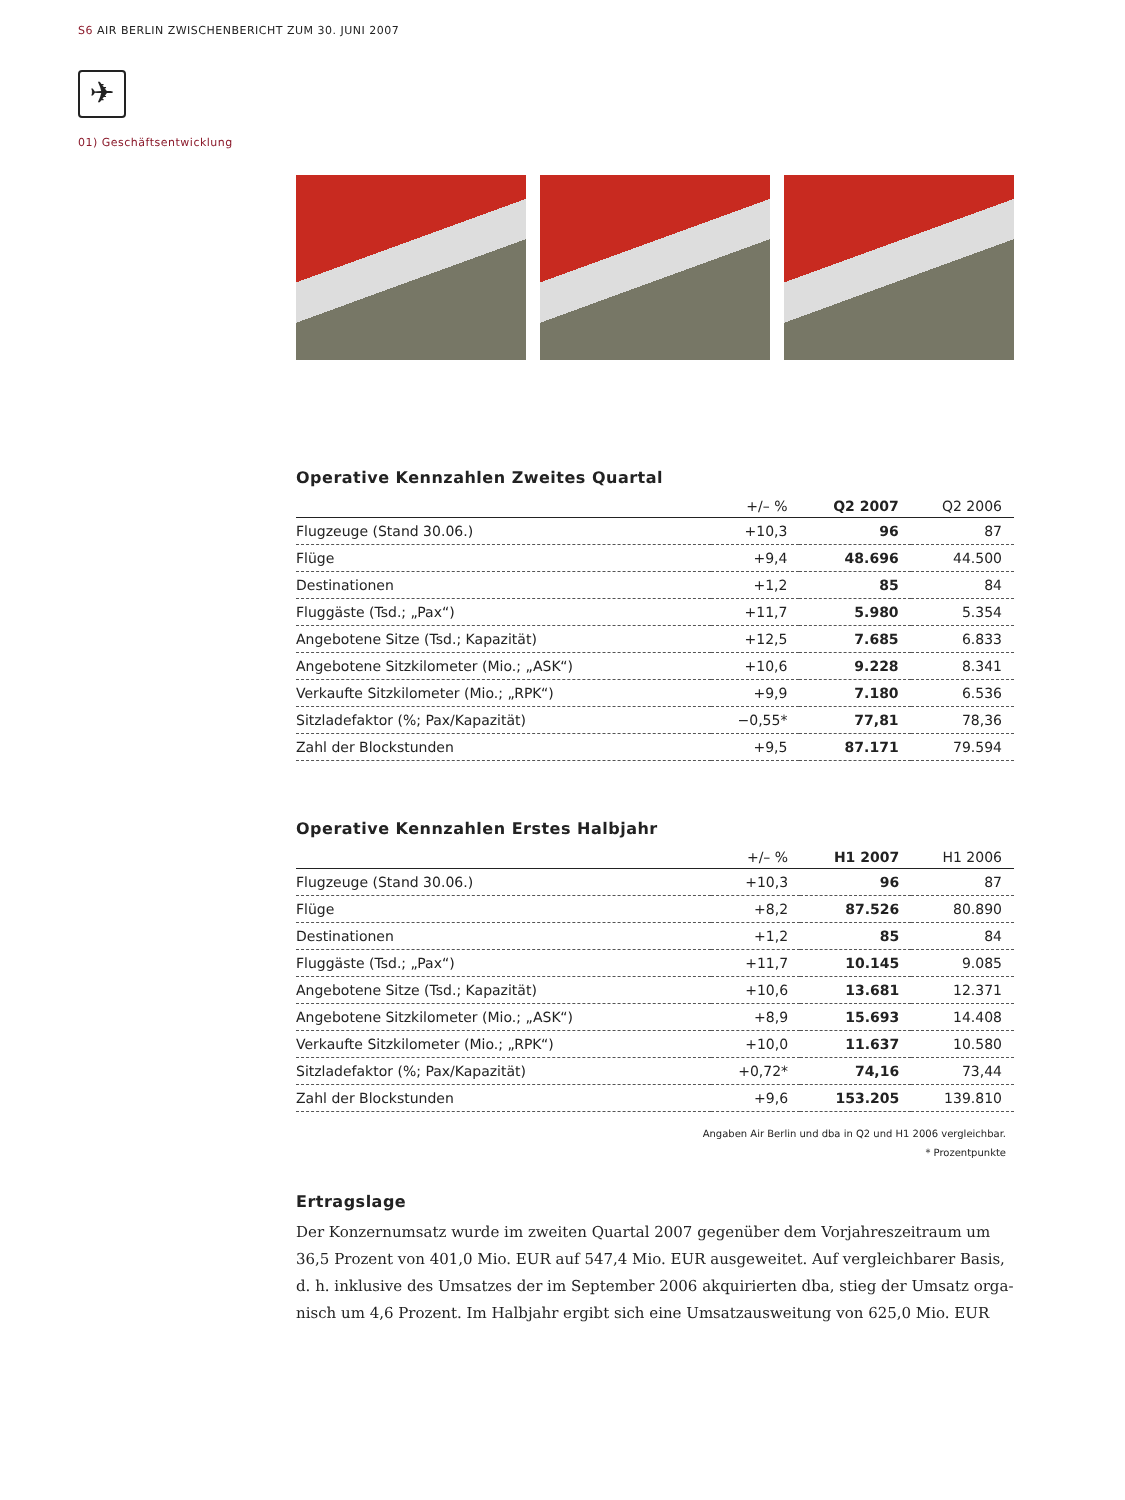S6 AIR BERLIN ZWISCHENBERICHT ZUM 30. JUNI 2007
✈
01) Geschäftsentwicklung
Operative Kennzahlen Zweites Quartal
| | +/– % | Q2 2007 | Q2 2006 |
| --- | --- | --- | --- |
| Flugzeuge (Stand 30.06.) | +10,3 | 96 | 87 |
| Flüge | +9,4 | 48.696 | 44.500 |
| Destinationen | +1,2 | 85 | 84 |
| Fluggäste (Tsd.; „Pax“) | +11,7 | 5.980 | 5.354 |
| Angebotene Sitze (Tsd.; Kapazität) | +12,5 | 7.685 | 6.833 |
| Angebotene Sitzkilometer (Mio.; „ASK“) | +10,6 | 9.228 | 8.341 |
| Verkaufte Sitzkilometer (Mio.; „RPK“) | +9,9 | 7.180 | 6.536 |
| Sitzladefaktor (%; Pax/Kapazität) | −0,55* | 77,81 | 78,36 |
| Zahl der Blockstunden | +9,5 | 87.171 | 79.594 |
Operative Kennzahlen Erstes Halbjahr
| | +/– % | H1 2007 | H1 2006 |
| --- | --- | --- | --- |
| Flugzeuge (Stand 30.06.) | +10,3 | 96 | 87 |
| Flüge | +8,2 | 87.526 | 80.890 |
| Destinationen | +1,2 | 85 | 84 |
| Fluggäste (Tsd.; „Pax“) | +11,7 | 10.145 | 9.085 |
| Angebotene Sitze (Tsd.; Kapazität) | +10,6 | 13.681 | 12.371 |
| Angebotene Sitzkilometer (Mio.; „ASK“) | +8,9 | 15.693 | 14.408 |
| Verkaufte Sitzkilometer (Mio.; „RPK“) | +10,0 | 11.637 | 10.580 |
| Sitzladefaktor (%; Pax/Kapazität) | +0,72* | 74,16 | 73,44 |
| Zahl der Blockstunden | +9,6 | 153.205 | 139.810 |
Angaben Air Berlin und dba in Q2 und H1 2006 vergleichbar.
* Prozentpunkte
Ertragslage
Der Konzernumsatz wurde im zweiten Quartal 2007 gegenüber dem Vorjahreszeitraum um 36,5 Prozent von 401,0 Mio. EUR auf 547,4 Mio. EUR ausgeweitet. Auf vergleichbarer Basis, d. h. inklusive des Umsatzes der im September 2006 akquirierten dba, stieg der Umsatz orga-nisch um 4,6 Prozent. Im Halbjahr ergibt sich eine Umsatzausweitung von 625,0 Mio. EUR